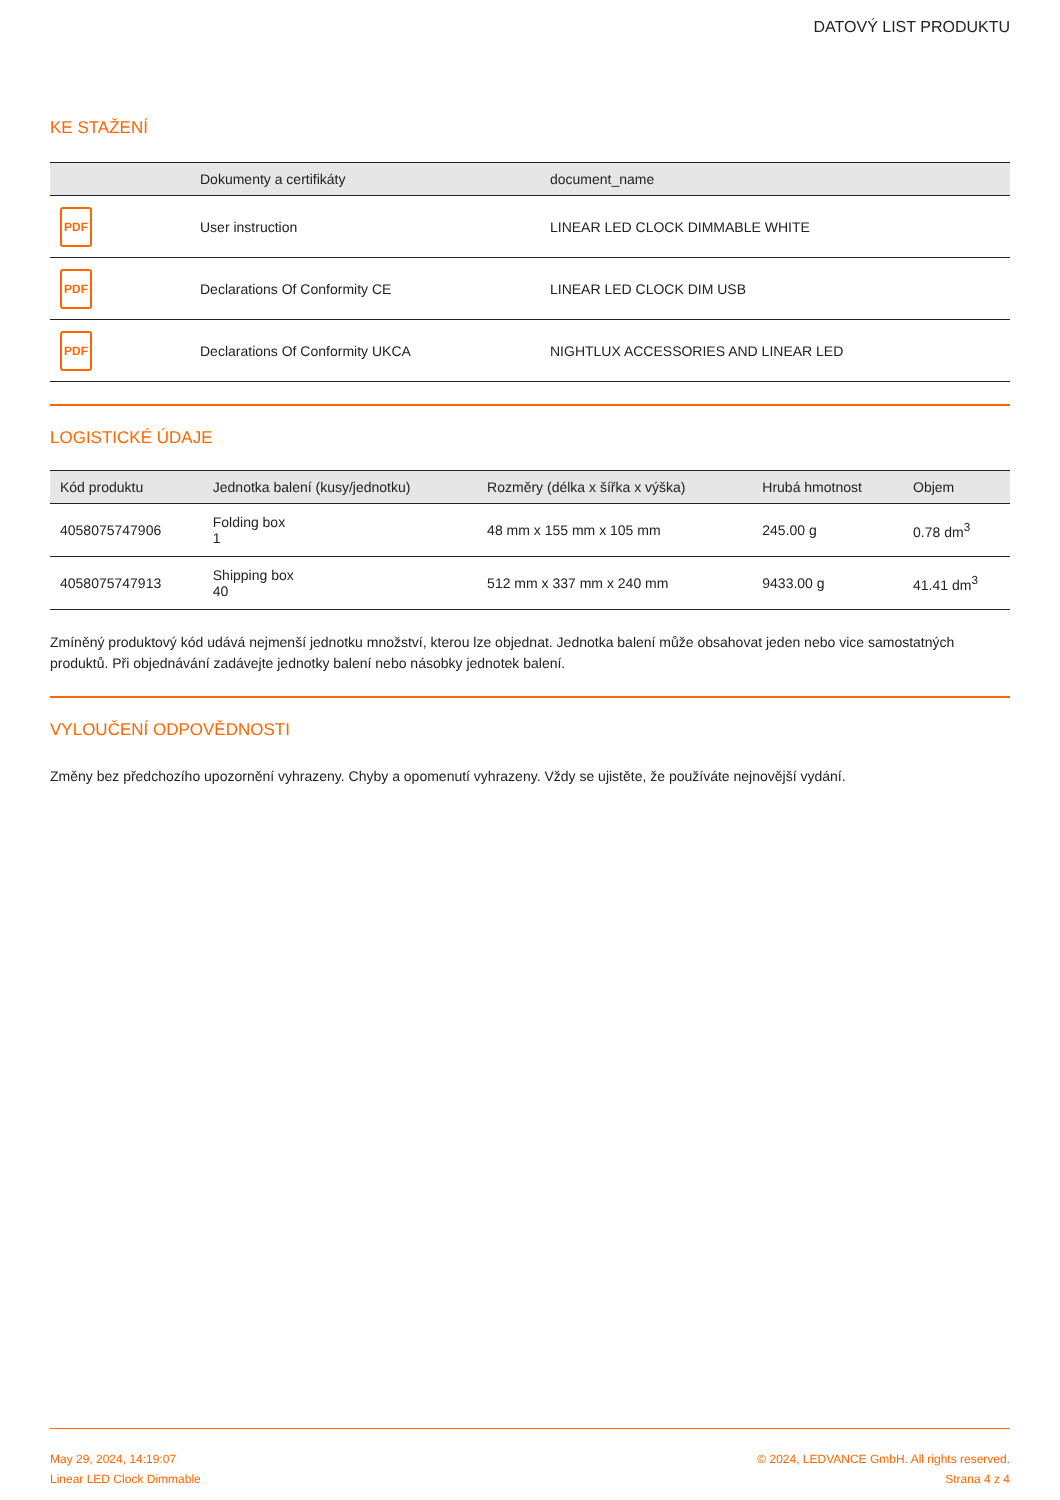DATOVÝ LIST PRODUKTU
KE STAŽENÍ
| | Dokumenty a certifikáty | document_name |
| --- | --- | --- |
| PDF | User instruction | LINEAR LED CLOCK DIMMABLE WHITE |
| PDF | Declarations Of Conformity CE | LINEAR LED CLOCK DIM USB |
| PDF | Declarations Of Conformity UKCA | NIGHTLUX ACCESSORIES AND LINEAR LED |
LOGISTICKÉ ÚDAJE
| Kód produktu | Jednotka balení (kusy/jednotku) | Rozměry (délka x šířka x výška) | Hrubá hmotnost | Objem |
| --- | --- | --- | --- | --- |
| 4058075747906 | Folding box 1 | 48 mm x 155 mm x 105 mm | 245.00 g | 0.78 dm<sup>3</sup> |
| 4058075747913 | Shipping box 40 | 512 mm x 337 mm x 240 mm | 9433.00 g | 41.41 dm<sup>3</sup> |
Zmíněný produktový kód udává nejmenší jednotku množství, kterou lze objednat. Jednotka balení může obsahovat jeden nebo vice samostatných produktů. Při objednávání zadávejte jednotky balení nebo násobky jednotek balení.
VYLOUČENÍ ODPOVĚDNOSTI
Změny bez předchozího upozornění vyhrazeny. Chyby a opomenutí vyhrazeny. Vždy se ujistěte, že používáte nejnovější vydání.
May 29, 2024, 14:19:07
Linear LED Clock Dimmable
© 2024, LEDVANCE GmbH. All rights reserved.
Strana 4 z 4